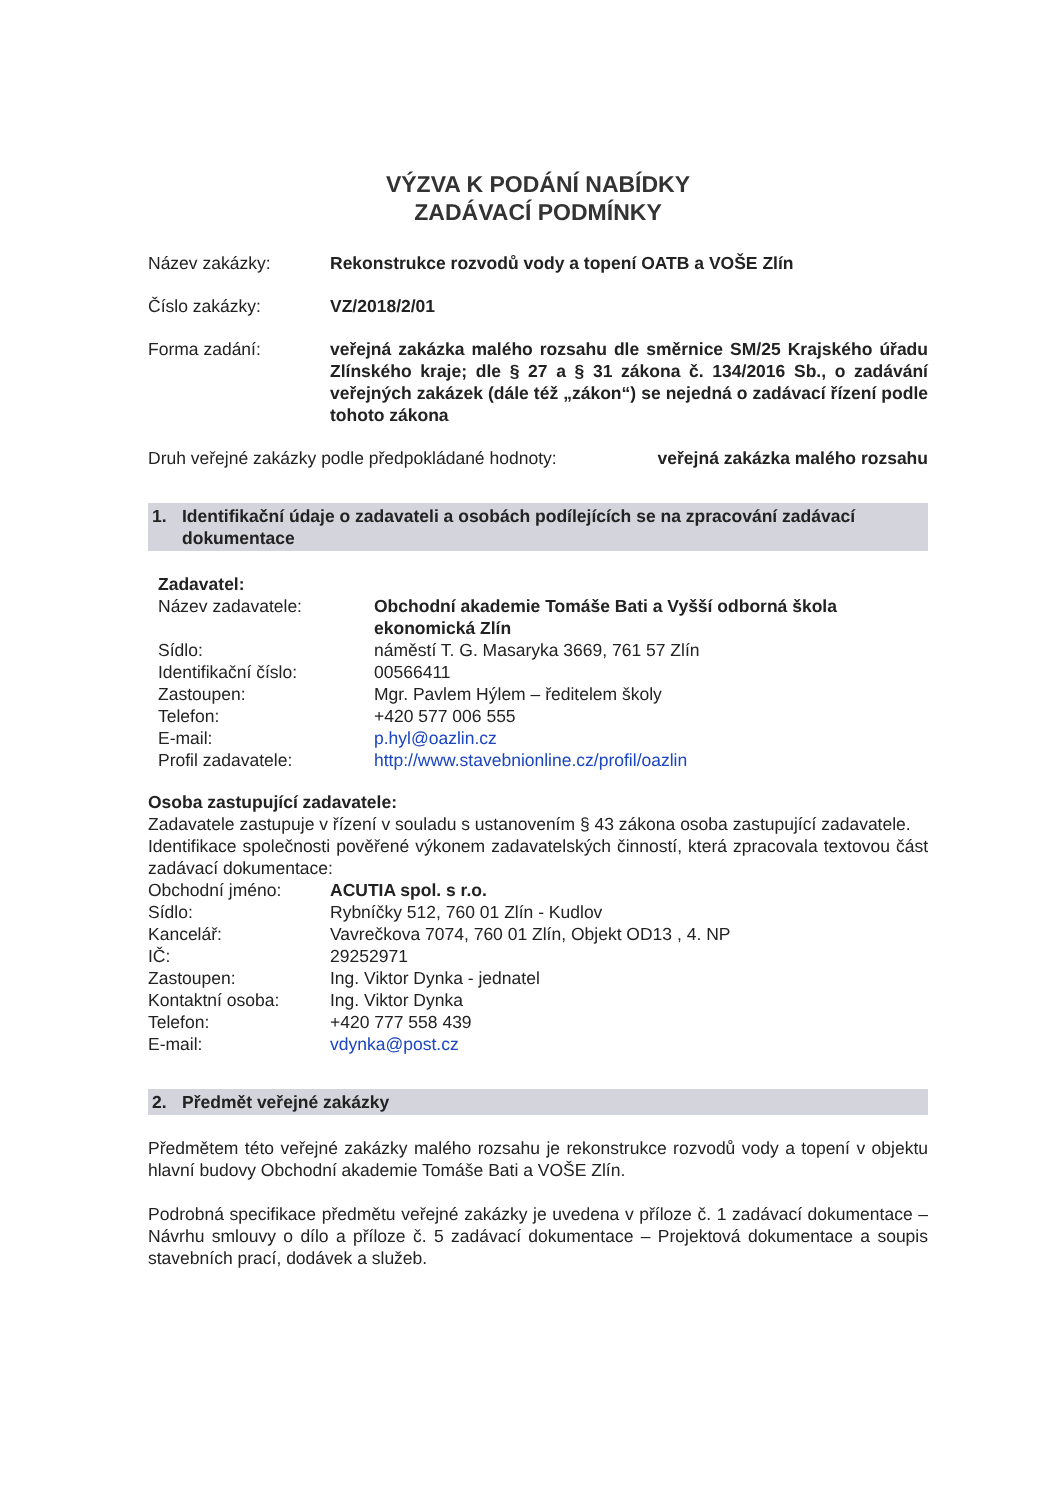VÝZVA K PODÁNÍ NABÍDKY
ZADÁVACÍ PODMÍNKY
Název zakázky: Rekonstrukce rozvodů vody a topení OATB a VOŠE Zlín
Číslo zakázky: VZ/2018/2/01
Forma zadání: veřejná zakázka malého rozsahu dle směrnice SM/25 Krajského úřadu Zlínského kraje; dle § 27 a § 31 zákona č. 134/2016 Sb., o zadávání veřejných zakázek (dále též „zákon“) se nejedná o zadávací řízení podle tohoto zákona
Druh veřejné zakázky podle předpokládané hodnoty:
veřejná zakázka malého rozsahu
1. Identifikační údaje o zadavateli a osobách podílejících se na zpracování zadávací dokumentace
Zadavatel:
Název zadavatele: Obchodní akademie Tomáše Bati a Vyšší odborná škola ekonomická Zlín
Sídlo: náměstí T. G. Masaryka 3669, 761 57 Zlín
Identifikační číslo: 00566411
Zastoupen: Mgr. Pavlem Hýlem – ředitelem školy
Telefon: +420 577 006 555
E-mail: p.hyl@oazlin.cz
Profil zadavatele: http://www.stavebnionline.cz/profil/oazlin
Osoba zastupující zadavatele:
Zadavatele zastupuje v řízení v souladu s ustanovením § 43 zákona osoba zastupující zadavatele.
Identifikace společnosti pověřené výkonem zadavatelských činností, která zpracovala textovou část zadávací dokumentace:
Obchodní jméno: ACUTIA spol. s r.o.
Sídlo: Rybníčky 512, 760 01 Zlín - Kudlov
Kancelář: Vavrečkova 7074, 760 01 Zlín, Objekt OD13 , 4. NP
IČ: 29252971
Zastoupen: Ing. Viktor Dynka - jednatel
Kontaktní osoba: Ing. Viktor Dynka
Telefon: +420 777 558 439
E-mail: vdynka@post.cz
2. Předmět veřejné zakázky
Předmětem této veřejné zakázky malého rozsahu je rekonstrukce rozvodů vody a topení v objektu hlavní budovy Obchodní akademie Tomáše Bati a VOŠE Zlín.
Podrobná specifikace předmětu veřejné zakázky je uvedena v příloze č. 1 zadávací dokumentace – Návrhu smlouvy o dílo a příloze č. 5 zadávací dokumentace – Projektová dokumentace a soupis stavebních prací, dodávek a služeb.